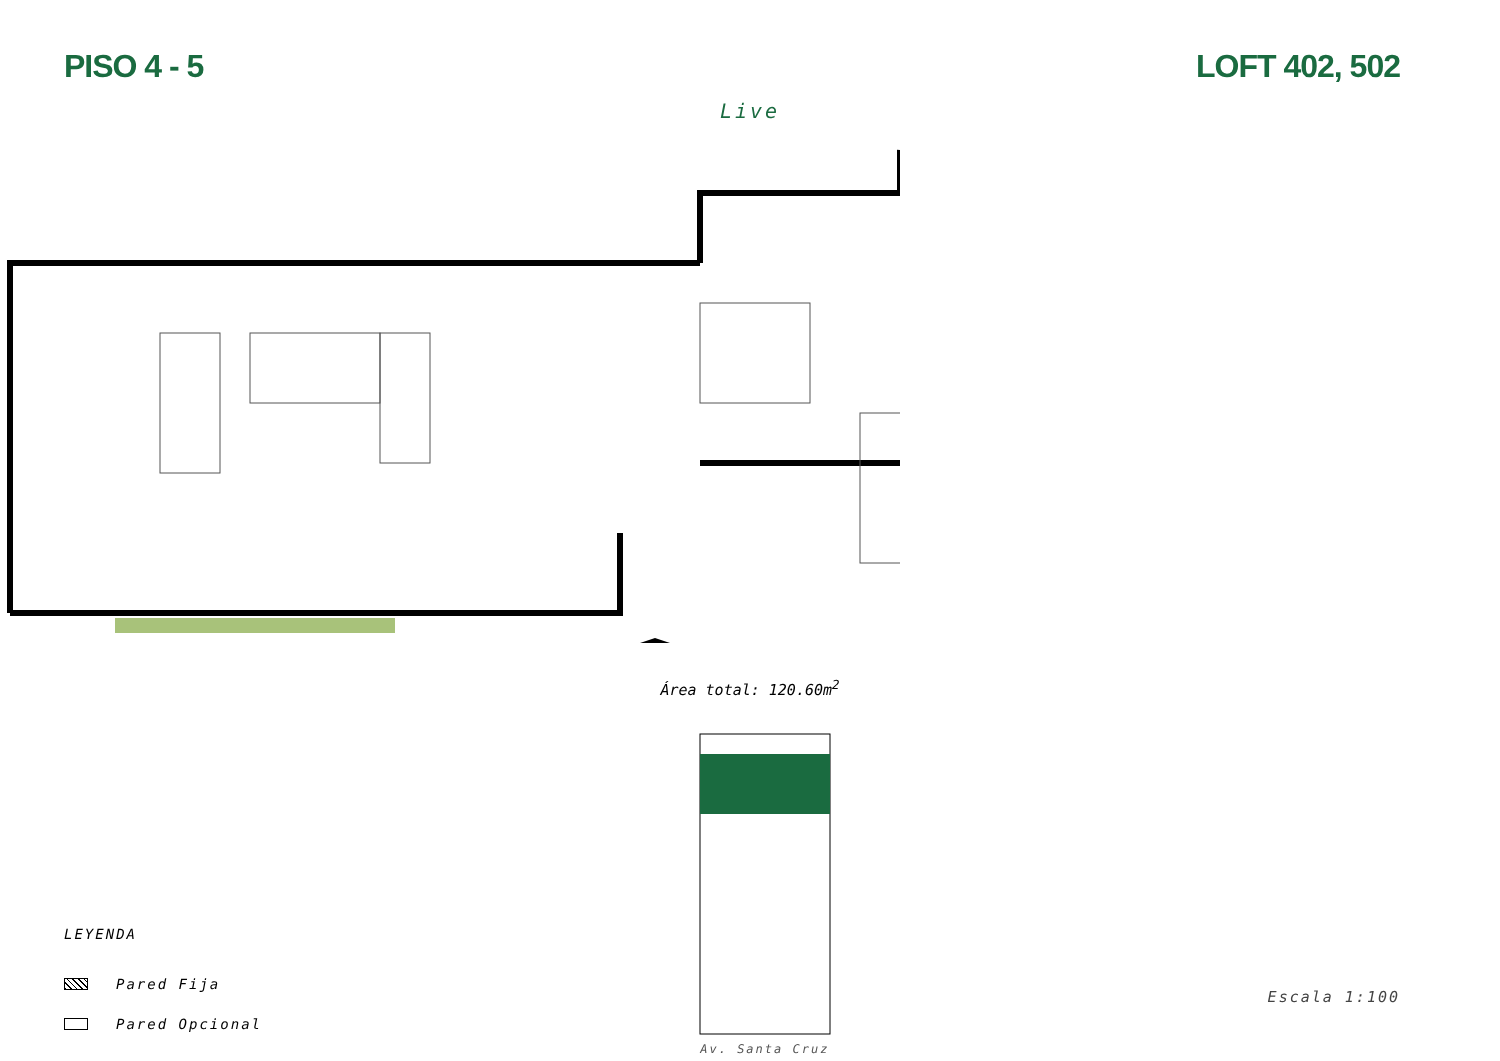PISO 4 - 5 LOFT 402, 502
Live
Área total: 120.60m<sup>2</sup>
LEYENDA
Pared Fija
Pared Opcional
Av. Santa Cruz
Escala 1:100